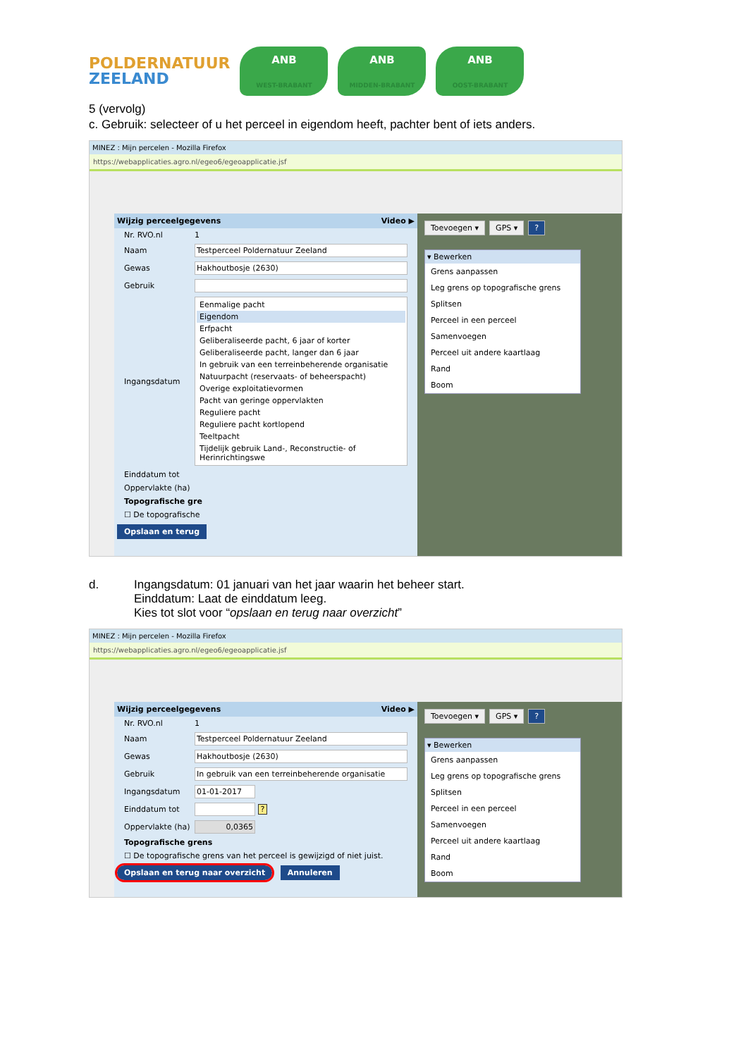POLDERNATUUR
ZEELAND
ANB
WEST-BRABANT
ANB
MIDDEN-BRABANT
ANB
OOST-BRABANT
5 (vervolg)
c. Gebruik: selecteer of u het perceel in eigendom heeft, pachter bent of iets anders.
MINEZ : Mijn percelen - Mozilla Firefox
https://webapplicaties.agro.nl/egeo6/egeoapplicatie.jsf
Wijzig perceelgegevens Video ▶
Nr. RVO.nl 1
Naam Testperceel Poldernatuur Zeeland
Gewas Hakhoutbosje (2630)
Gebruik
Ingangsdatum
Eenmalige pacht
Eigendom
Erfpacht
Geliberaliseerde pacht, 6 jaar of korter
Geliberaliseerde pacht, langer dan 6 jaar
In gebruik van een terreinbeherende organisatie
Natuurpacht (reservaats- of beheerspacht)
Overige exploitatievormen
Pacht van geringe oppervlakten
Reguliere pacht
Reguliere pacht kortlopend
Teeltpacht
Tijdelijk gebruik Land-, Reconstructie- of Herinrichtingswe
Einddatum tot
Oppervlakte (ha)
Topografische gre
☐ De topografische
Opslaan en terug
Toevoegen ▾ GPS ▾?
▾ Bewerken
Grens aanpassen
Leg grens op topografische grens
Splitsen
Perceel in een perceel
Samenvoegen
Perceel uit andere kaartlaag
Rand
Boom
d. Ingangsdatum: 01 januari van het jaar waarin het beheer start.
Einddatum: Laat de einddatum leeg.
Kies tot slot voor “opslaan en terug naar overzicht”
MINEZ : Mijn percelen - Mozilla Firefox
https://webapplicaties.agro.nl/egeo6/egeoapplicatie.jsf
Wijzig perceelgegevens Video ▶
Nr. RVO.nl 1
Naam Testperceel Poldernatuur Zeeland
Gewas Hakhoutbosje (2630)
Gebruik In gebruik van een terreinbeherende organisatie
Ingangsdatum 01-01-2017
Einddatum tot ?
Oppervlakte (ha) 0,0365
Topografische grens
☐ De topografische grens van het perceel is gewijzigd of niet juist.
Opslaan en terug naar overzicht Annuleren
Toevoegen ▾ GPS ▾?
▾ Bewerken
Grens aanpassen
Leg grens op topografische grens
Splitsen
Perceel in een perceel
Samenvoegen
Perceel uit andere kaartlaag
Rand
Boom